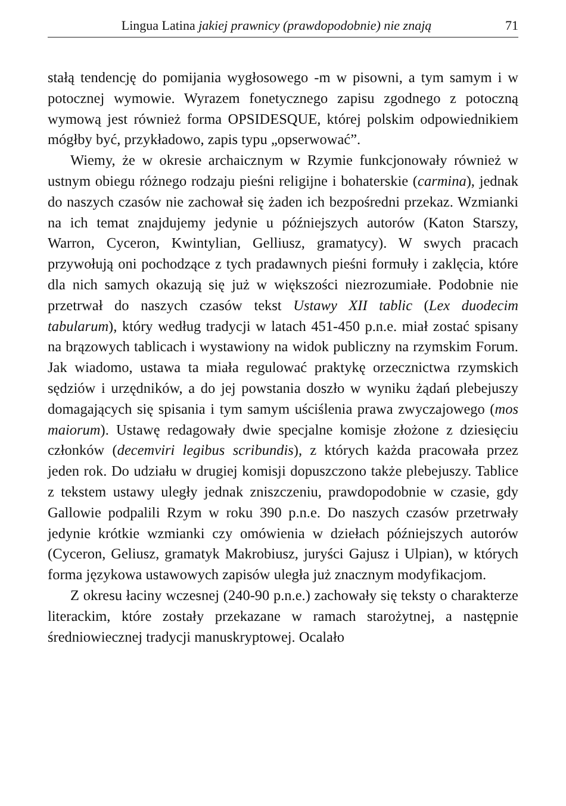Lingua Latina jakiej prawnicy (prawdopodobnie) nie znają 71
stałą tendencję do pomijania wygłosowego -m w pisowni, a tym samym i w potocznej wymowie. Wyrazem fonetycznego zapisu zgodnego z potoczną wymową jest również forma OPSIDESQUE, której polskim odpowiednikiem mógłby być, przykładowo, zapis typu „opserwować”.
Wiemy, że w okresie archaicznym w Rzymie funkcjonowały również w ustnym obiegu różnego rodzaju pieśni religijne i bohaterskie (carmina), jednak do naszych czasów nie zachował się żaden ich bezpośredni przekaz. Wzmianki na ich temat znajdujemy jedynie u późniejszych autorów (Katon Starszy, Warron, Cyceron, Kwintylian, Gelliusz, gramatycy). W swych pracach przywołują oni pochodzące z tych pradawnych pieśni formuły i zaklęcia, które dla nich samych okazują się już w większości niezrozumiałe. Podobnie nie przetrwał do naszych czasów tekst Ustawy XII tablic (Lex duodecim tabularum), który według tradycji w latach 451-450 p.n.e. miał zostać spisany na brązowych tablicach i wystawiony na widok publiczny na rzymskim Forum. Jak wiadomo, ustawa ta miała regulować praktykę orzecznictwa rzymskich sędziów i urzędników, a do jej powstania doszło w wyniku żądań plebejuszy domagających się spisania i tym samym uściślenia prawa zwyczajowego (mos maiorum). Ustawę redagowały dwie specjalne komisje złożone z dziesięciu członków (decemviri legibus scribundis), z których każda pracowała przez jeden rok. Do udziału w drugiej komisji dopuszczono także plebejuszy. Tablice z tekstem ustawy uległy jednak zniszczeniu, prawdopodobnie w czasie, gdy Gallowie podpalili Rzym w roku 390 p.n.e. Do naszych czasów przetrwały jedynie krótkie wzmianki czy omówienia w dziełach późniejszych autorów (Cyceron, Geliusz, gramatyk Makrobiusz, juryści Gajusz i Ulpian), w których forma językowa ustawowych zapisów uległa już znacznym modyfikacjom.
Z okresu łaciny wczesnej (240-90 p.n.e.) zachowały się teksty o charakterze literackim, które zostały przekazane w ramach starożytnej, a następnie średniowiecznej tradycji manuskryptowej. Ocalało